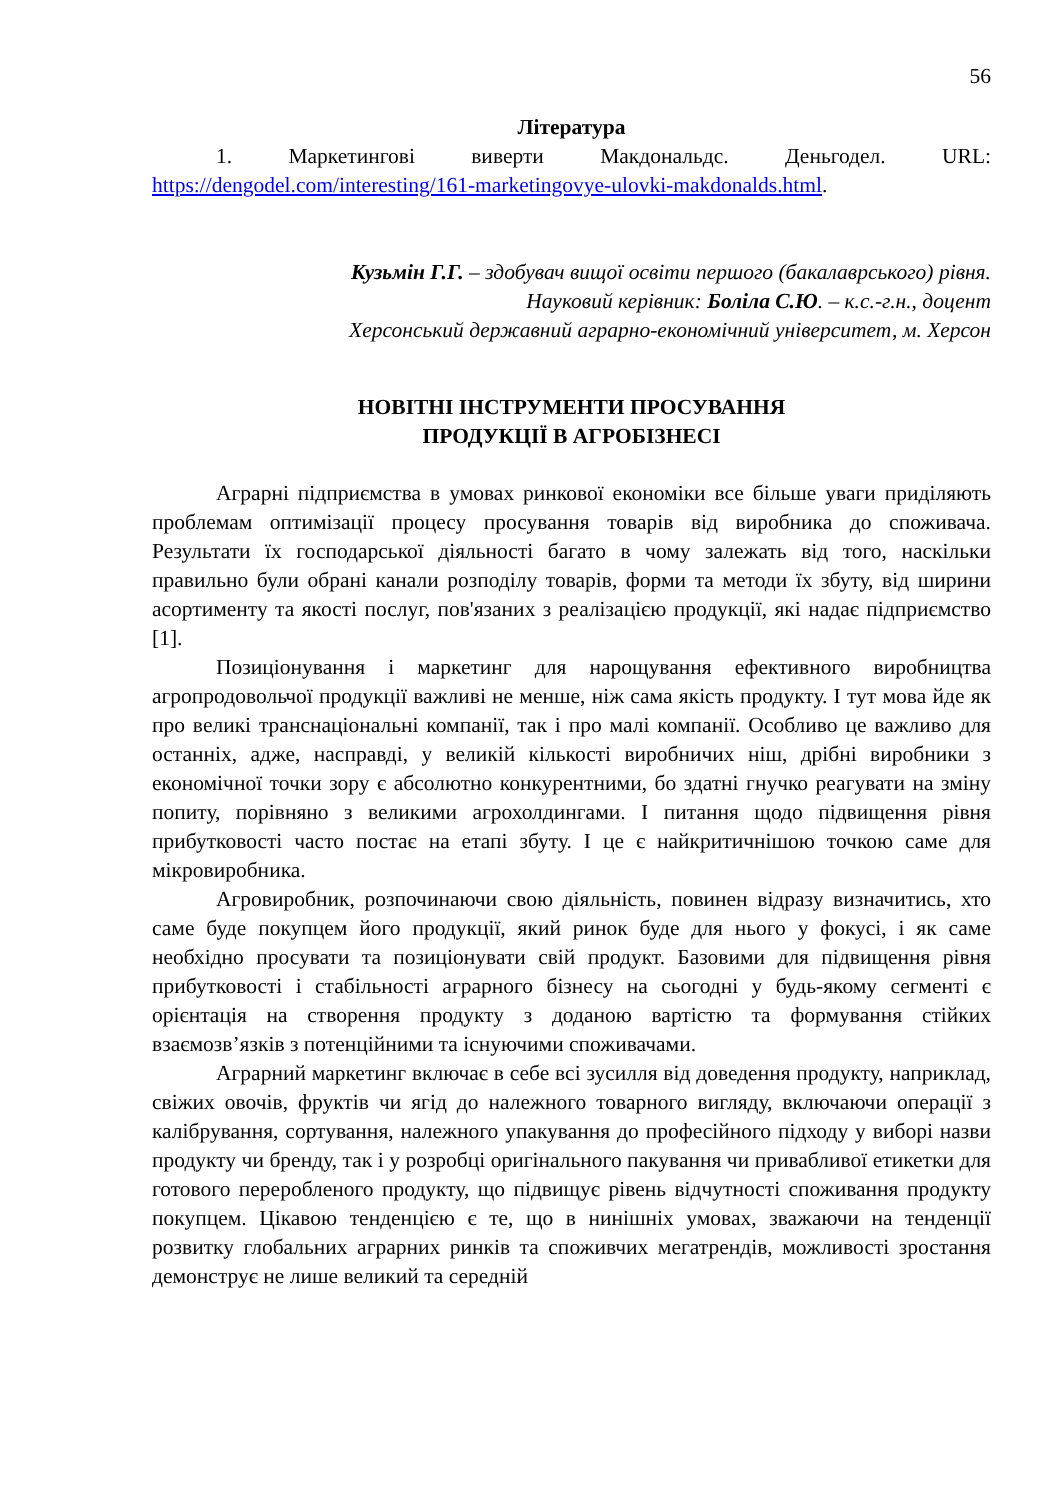56
Література
1. Маркетингові виверти Макдональдс. Деньгодел. URL: https://dengodel.com/interesting/161-marketingovye-ulovki-makdonalds.html.
Кузьмін Г.Г. – здобувач вищої освіти першого (бакалаврського) рівня.
Науковий керівник: Боліла С.Ю. – к.с.-г.н., доцент
Херсонський державний аграрно-економічний університет, м. Херсон
НОВІТНІ ІНСТРУМЕНТИ ПРОСУВАННЯ
ПРОДУКЦІЇ В АГРОБІЗНЕСІ
Аграрні підприємства в умовах ринкової економіки все більше уваги приділяють проблемам оптимізації процесу просування товарів від виробника до споживача. Результати їх господарської діяльності багато в чому залежать від того, наскільки правильно були обрані канали розподілу товарів, форми та методи їх збуту, від ширини асортименту та якості послуг, пов'язаних з реалізацією продукції, які надає підприємство [1].
Позиціонування і маркетинг для нарощування ефективного виробництва агропродовольчої продукції важливі не менше, ніж сама якість продукту. І тут мова йде як про великі транснаціональні компанії, так і про малі компанії. Особливо це важливо для останніх, адже, насправді, у великій кількості виробничих ніш, дрібні виробники з економічної точки зору є абсолютно конкурентними, бо здатні гнучко реагувати на зміну попиту, порівняно з великими агрохолдингами. І питання щодо підвищення рівня прибутковості часто постає на етапі збуту. І це є найкритичнішою точкою саме для мікровиробника.
Агровиробник, розпочинаючи свою діяльність, повинен відразу визначитись, хто саме буде покупцем його продукції, який ринок буде для нього у фокусі, і як саме необхідно просувати та позиціонувати свій продукт. Базовими для підвищення рівня прибутковості і стабільності аграрного бізнесу на сьогодні у будь-якому сегменті є орієнтація на створення продукту з доданою вартістю та формування стійких взаємозв’язків з потенційними та існуючими споживачами.
Аграрний маркетинг включає в себе всі зусилля від доведення продукту, наприклад, свіжих овочів, фруктів чи ягід до належного товарного вигляду, включаючи операції з калібрування, сортування, належного упакування до професійного підходу у виборі назви продукту чи бренду, так і у розробці оригінального пакування чи привабливої етикетки для готового переробленого продукту, що підвищує рівень відчутності споживання продукту покупцем. Цікавою тенденцією є те, що в нинішніх умовах, зважаючи на тенденції розвитку глобальних аграрних ринків та споживчих мегатрендів, можливості зростання демонструє не лише великий та середній